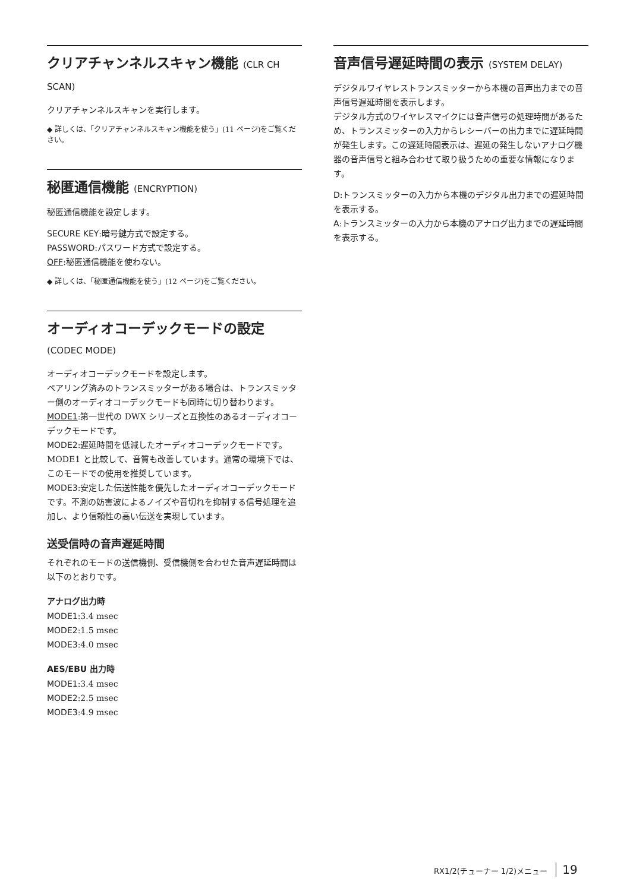クリアチャンネルスキャン機能 (CLR CH SCAN)
クリアチャンネルスキャンを実行します。
◆ 詳しくは、「クリアチャンネルスキャン機能を使う」(11 ページ)をご覧ください。
秘匿通信機能 (ENCRYPTION)
秘匿通信機能を設定します。
SECURE KEY:暗号鍵方式で設定する。
PASSWORD:パスワード方式で設定する。
OFF:秘匿通信機能を使わない。
◆ 詳しくは、「秘匿通信機能を使う」(12 ページ)をご覧ください。
オーディオコーデックモードの設定 (CODEC MODE)
オーディオコーデックモードを設定します。
ペアリング済みのトランスミッターがある場合は、トランスミッター側のオーディオコーデックモードも同時に切り替わります。
MODE1:第一世代の DWX シリーズと互換性のあるオーディオコーデックモードです。
MODE2:遅延時間を低減したオーディオコーデックモードです。MODE1 と比較して、音質も改善しています。通常の環境下では、このモードでの使用を推奨しています。
MODE3:安定した伝送性能を優先したオーディオコーデックモードです。不測の妨害波によるノイズや音切れを抑制する信号処理を追加し、より信頼性の高い伝送を実現しています。
送受信時の音声遅延時間
それぞれのモードの送信機側、受信機側を合わせた音声遅延時間は以下のとおりです。
アナログ出力時
MODE1:3.4 msec
MODE2:1.5 msec
MODE3:4.0 msec
AES/EBU 出力時
MODE1:3.4 msec
MODE2:2.5 msec
MODE3:4.9 msec
音声信号遅延時間の表示 (SYSTEM DELAY)
デジタルワイヤレストランスミッターから本機の音声出力までの音声信号遅延時間を表示します。
デジタル方式のワイヤレスマイクには音声信号の処理時間があるため、トランスミッターの入力からレシーバーの出力までに遅延時間が発生します。この遅延時間表示は、遅延の発生しないアナログ機器の音声信号と組み合わせて取り扱うための重要な情報になります。
D:トランスミッターの入力から本機のデジタル出力までの遅延時間を表示する。
A:トランスミッターの入力から本機のアナログ出力までの遅延時間を表示する。
RX1/2(チューナー 1/2)メニュー 19